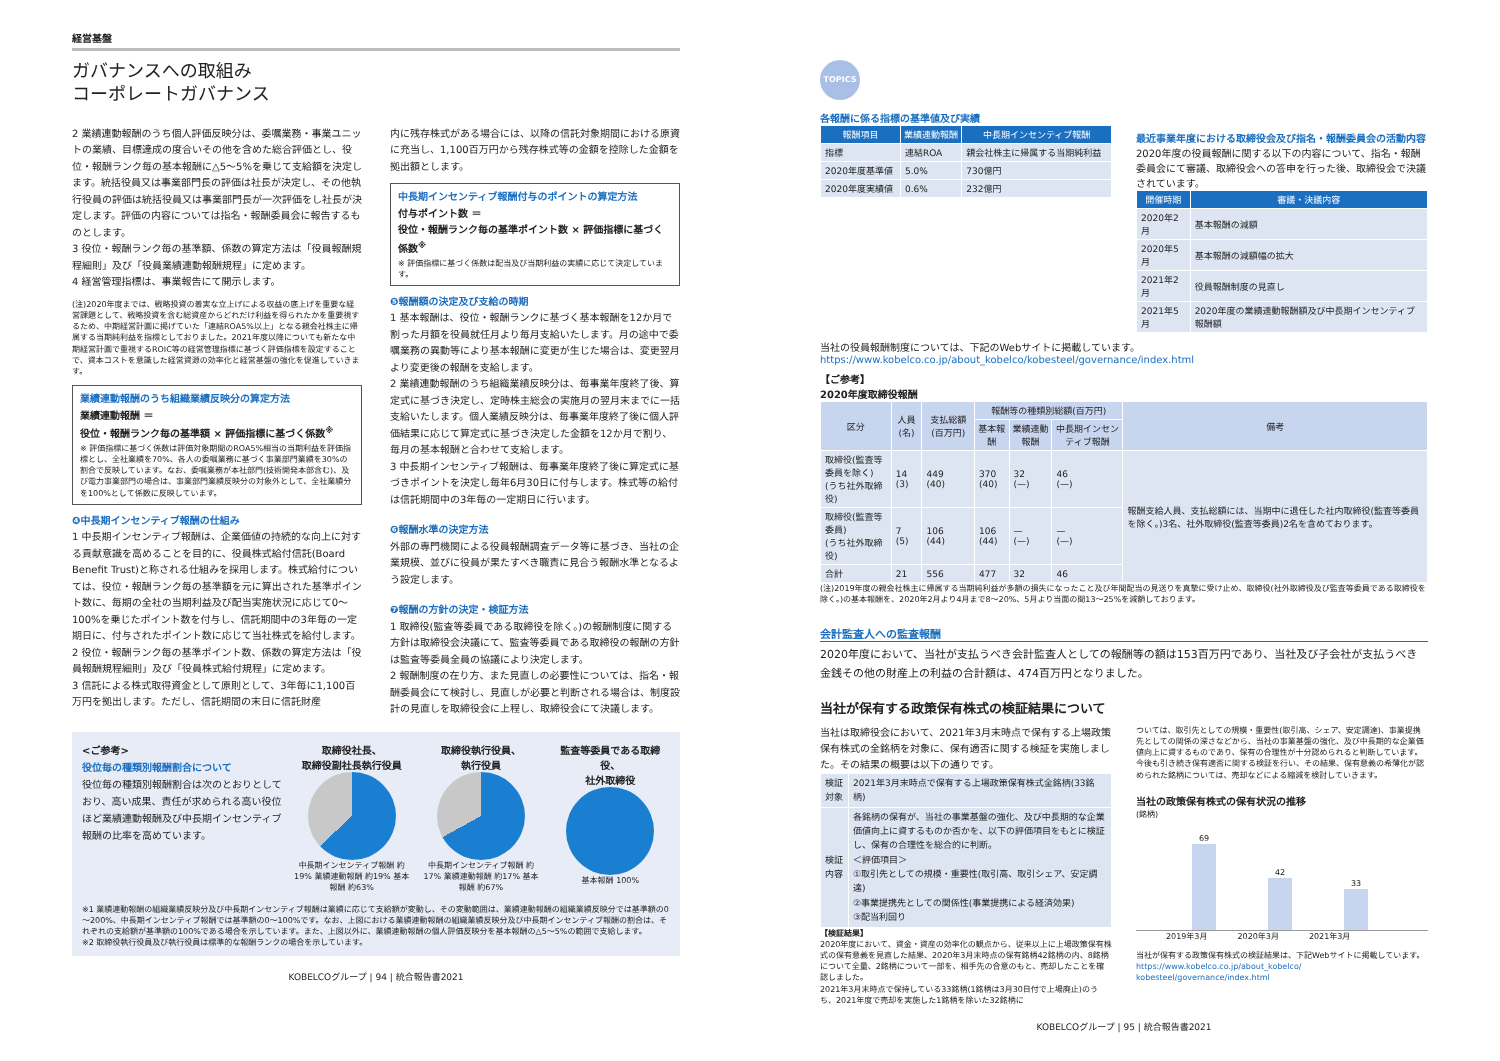経営基盤
ガバナンスへの取組み
コーポレートガバナンス
2 業績連動報酬のうち個人評価反映分は、委嘱業務・事業ユニットの業績、目標達成の度合いその他を含めた総合評価とし、役位・報酬ランク毎の基本報酬に△5～5%を乗じて支給額を決定します。統括役員又は事業部門長の評価は社長が決定し、その他執行役員の評価は統括役員又は事業部門長が一次評価をし社長が決定します。評価の内容については指名・報酬委員会に報告するものとします。
3 役位・報酬ランク毎の基準額、係数の算定方法は「役員報酬規程細則」及び「役員業績連動報酬規程」に定めます。
4 経営管理指標は、事業報告にて開示します。
(注)2020年度までは、戦略投資の着実な立上げによる収益の底上げを重要な経営課題として、戦略投資を含む総資産からどれだけ利益を得られたかを重要視するため、中期経営計画に掲げていた「連結ROA5%以上」となる親会社株主に帰属する当期純利益を指標としておりました。2021年度以降についても新たな中期経営計画で重視するROIC等の経営管理指標に基づく評価指標を設定することで、資本コストを意識した経営資源の効率化と経営基盤の強化を促進していきます。
業績連動報酬のうち組織業績反映分の算定方法
業績連動報酬 ＝
役位・報酬ランク毎の基準額 × 評価指標に基づく係数<sup>※</sup>
※ 評価指標に基づく係数は評価対象期間のROA5%相当の当期利益を評価指標とし、全社業績を70%、各人の委嘱業務に基づく事業部門業績を30%の割合で反映しています。なお、委嘱業務が本社部門(技術開発本部含む)、及び電力事業部門の場合は、事業部門業績反映分の対象外として、全社業績分を100%として係数に反映しています。
❹中長期インセンティブ報酬の仕組み
1 中長期インセンティブ報酬は、企業価値の持続的な向上に対する貢献意識を高めることを目的に、役員株式給付信託(Board Benefit Trust)と称される仕組みを採用します。株式給付については、役位・報酬ランク毎の基準額を元に算出された基準ポイント数に、毎期の全社の当期利益及び配当実施状況に応じて0～100%を乗じたポイント数を付与し、信託期間中の3年毎の一定期日に、付与されたポイント数に応じて当社株式を給付します。
2 役位・報酬ランク毎の基準ポイント数、係数の算定方法は「役員報酬規程細則」及び「役員株式給付規程」に定めます。
3 信託による株式取得資金として原則として、3年毎に1,100百万円を拠出します。ただし、信託期間の末日に信託財産
内に残存株式がある場合には、以降の信託対象期間における原資に充当し、1,100百万円から残存株式等の金額を控除した金額を拠出額とします。
中長期インセンティブ報酬付与のポイントの算定方法
付与ポイント数 ＝
役位・報酬ランク毎の基準ポイント数 × 評価指標に基づく係数<sup>※</sup>
※ 評価指標に基づく係数は配当及び当期利益の実績に応じて決定しています。
❺報酬額の決定及び支給の時期
1 基本報酬は、役位・報酬ランクに基づく基本報酬を12か月で割った月額を役員就任月より毎月支給いたします。月の途中で委嘱業務の異動等により基本報酬に変更が生じた場合は、変更翌月より変更後の報酬を支給します。
2 業績連動報酬のうち組織業績反映分は、毎事業年度終了後、算定式に基づき決定し、定時株主総会の実施月の翌月末までに一括支給いたします。個人業績反映分は、毎事業年度終了後に個人評価結果に応じて算定式に基づき決定した金額を12か月で割り、毎月の基本報酬と合わせて支給します。
3 中長期インセンティブ報酬は、毎事業年度終了後に算定式に基づきポイントを決定し毎年6月30日に付与します。株式等の給付は信託期間中の3年毎の一定期日に行います。
❻報酬水準の決定方法
外部の専門機関による役員報酬調査データ等に基づき、当社の企業規模、並びに役員が果たすべき職責に見合う報酬水準となるよう設定します。
❼報酬の方針の決定・検証方法
1 取締役(監査等委員である取締役を除く。)の報酬制度に関する方針は取締役会決議にて、監査等委員である取締役の報酬の方針は監査等委員全員の協議により決定します。
2 報酬制度の在り方、また見直しの必要性については、指名・報酬委員会にて検討し、見直しが必要と判断される場合は、制度設計の見直しを取締役会に上程し、取締役会にて決議します。
<ご参考>
役位毎の種類別報酬割合について
役位毎の種類別報酬割合は次のとおりとしており、高い成果、責任が求められる高い役位ほど業績連動報酬及び中長期インセンティブ報酬の比率を高めています。
取締役社長、
取締役副社長執行役員
中長期インセンティブ報酬 約19% 業績連動報酬 約19% 基本報酬 約63%
取締役執行役員、
執行役員
中長期インセンティブ報酬 約17% 業績連動報酬 約17% 基本報酬 約67%
監査等委員である取締役、
社外取締役
基本報酬 100%
※1 業績連動報酬の組織業績反映分及び中長期インセンティブ報酬は業績に応じて支給額が変動し、その変動範囲は、業績連動報酬の組織業績反映分では基準額の0～200%、中長期インセンティブ報酬では基準額の0～100%です。なお、上図における業績連動報酬の組織業績反映分及び中長期インセンティブ報酬の割合は、それぞれの支給額が基準額の100%である場合を示しています。また、上図以外に、業績連動報酬の個人評価反映分を基本報酬の△5～5%の範囲で支給します。
※2 取締役執行役員及び執行役員は標準的な報酬ランクの場合を示しています。
KOBELCOグループ | 94 | 統合報告書2021
TOPICS
各報酬に係る指標の基準値及び実績
| 報酬項目 | 業績連動報酬 | 中長期インセンティブ報酬 |
| --- | --- | --- |
| 指標 | 連結ROA | 親会社株主に帰属する当期純利益 |
| 2020年度基準値 | 5.0% | 730億円 |
| 2020年度実績値 | 0.6% | 232億円 |
最近事業年度における取締役会及び指名・報酬委員会の活動内容
2020年度の役員報酬に関する以下の内容について、指名・報酬委員会にて審議、取締役会への答申を行った後、取締役会で決議されています。
| 開催時期 | 審議・決議内容 |
| --- | --- |
| 2020年2月 | 基本報酬の減額 |
| 2020年5月 | 基本報酬の減額幅の拡大 |
| 2021年2月 | 役員報酬制度の見直し |
| 2021年5月 | 2020年度の業績連動報酬額及び中長期インセンティブ報酬額 |
当社の役員報酬制度については、下記のWebサイトに掲載しています。
https://www.kobelco.co.jp/about_kobelco/kobesteel/governance/index.html
【ご参考】
2020年度取締役報酬
| 区分 | 人員(名) | 支払総額(百万円) | 報酬等の種類別総額(百万円) | | | 備考 |
| --- | --- | --- | --- | --- | --- | --- |
| | | | 基本報酬 | 業績連動報酬 | 中長期インセンティブ報酬 | |
| 取締役(監査等委員を除く) (うち社外取締役) | 14 (3) | 449 (40) | 370 (40) | 32 (—) | 46 (—) | 報酬支給人員、支払総額には、当期中に退任した社内取締役(監査等委員を除く。)3名、社外取締役(監査等委員)2名を含めております。 |
| 取締役(監査等委員) (うち社外取締役) | 7 (5) | 106 (44) | 106 (44) | — (—) | — (—) | |
| 合計 | 21 | 556 | 477 | 32 | 46 | |
(注)2019年度の親会社株主に帰属する当期純利益が多額の損失になったこと及び年間配当の見送りを真摯に受け止め、取締役(社外取締役及び監査等委員である取締役を除く。)の基本報酬を、2020年2月より4月まで8～20%、5月より当面の間13～25%を減額しております。
会計監査人への監査報酬
2020年度において、当社が支払うべき会計監査人としての報酬等の額は153百万円であり、当社及び子会社が支払うべき金銭その他の財産上の利益の合計額は、474百万円となりました。
当社が保有する政策保有株式の検証結果について
当社は取締役会において、2021年3月末時点で保有する上場政策保有株式の全銘柄を対象に、保有適否に関する検証を実施しました。その結果の概要は以下の通りです。
| 検証対象 | 2021年3月末時点で保有する上場政策保有株式全銘柄(33銘柄) |
| 検証内容 | 各銘柄の保有が、当社の事業基盤の強化、及び中長期的な企業価値向上に資するものか否かを、以下の評価項目をもとに検証し、保有の合理性を総合的に判断。 ＜評価項目＞ ①取引先としての規模・重要性(取引高、取引シェア、安定調達) ②事業提携先としての関係性(事業提携による経済効果) ③配当利回り |
【検証結果】
2020年度において、資金・資産の効率化の観点から、従来以上に上場政策保有株式の保有意義を見直した結果、2020年3月末時点の保有銘柄42銘柄の内、8銘柄について全量、2銘柄について一部を、相手先の合意のもと、売却したことを確認しました。
2021年3月末時点で保持している33銘柄(1銘柄は3月30日付で上場廃止)のうち、2021年度で売却を実施した1銘柄を除いた32銘柄に
ついては、取引先としての規模・重要性(取引高、シェア、安定調達)、事業提携先としての関係の深さなどから、当社の事業基盤の強化、及び中長期的な企業価値向上に資するものであり、保有の合理性が十分認められると判断しています。
今後も引き続き保有適否に関する検証を行い、その結果、保有意義の希薄化が認められた銘柄については、売却などによる縮減を検討していきます。
当社の政策保有株式の保有状況の推移
(銘柄)
69
42
33
2019年3月 2020年3月 2021年3月
当社が保有する政策保有株式の検証結果は、下記Webサイトに掲載しています。
https://www.kobelco.co.jp/about_kobelco/ kobesteel/governance/index.html
KOBELCOグループ | 95 | 統合報告書2021